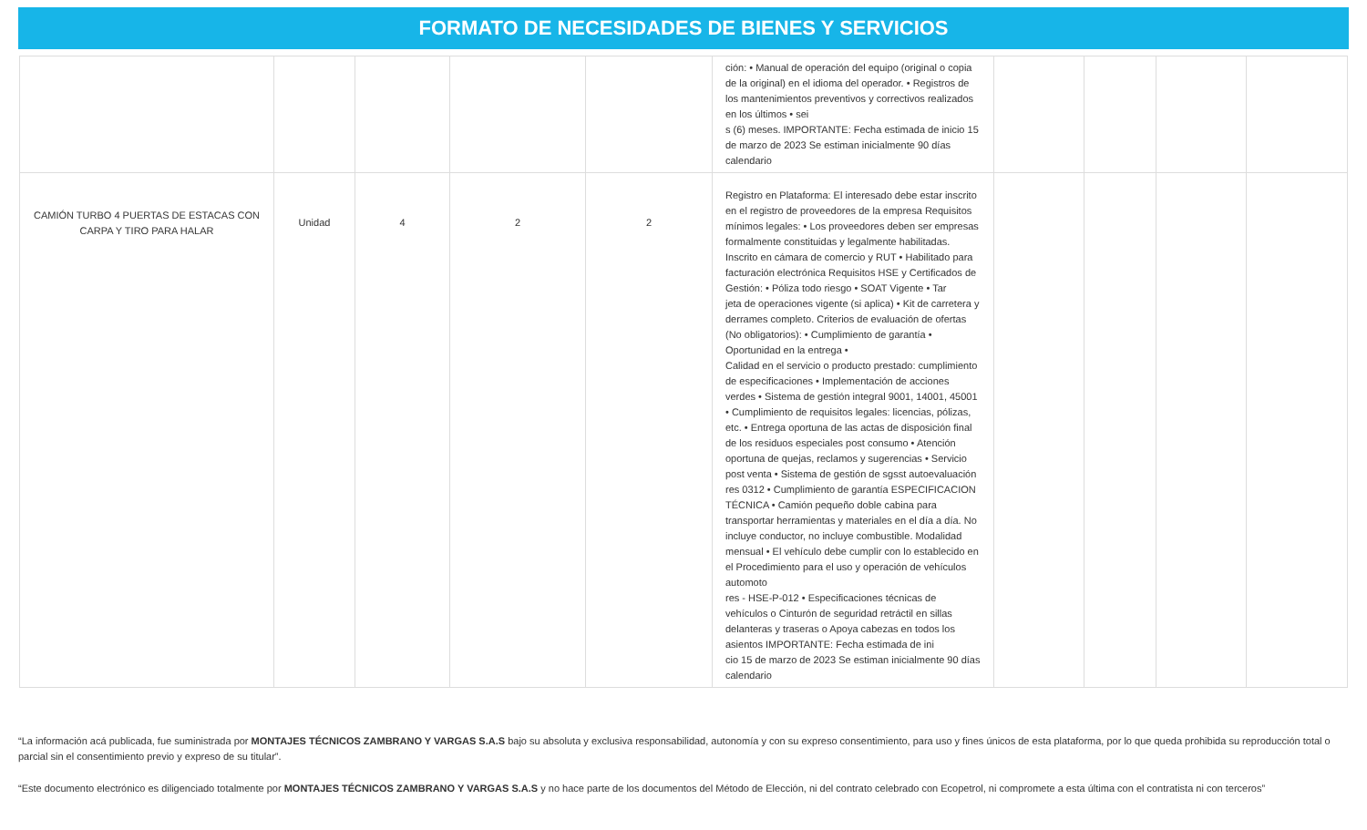FORMATO DE NECESIDADES DE BIENES Y SERVICIOS
| | | | | | ción: • Manual de operación del equipo (original o copia de la original) en el idioma del operador. • Registros de los mantenimientos preventivos y correctivos realizados en los últimos • sei s (6) meses. IMPORTANTE: Fecha estimada de inicio 15 de marzo de 2023 Se estiman inicialmente 90 días calendario | | | | |
| CAMIÓN TURBO 4 PUERTAS DE ESTACAS CON CARPA Y TIRO PARA HALAR | Unidad | 4 | 2 | 2 | Registro en Plataforma: El interesado debe estar inscrito en el registro de proveedores de la empresa Requisitos mínimos legales: • Los proveedores deben ser empresas formalmente constituidas y legalmente habilitadas. Inscrito en cámara de comercio y RUT • Habilitado para facturación electrónica Requisitos HSE y Certificados de Gestión: • Póliza todo riesgo • SOAT Vigente • Tar jeta de operaciones vigente (si aplica) • Kit de carretera y derrames completo. Criterios de evaluación de ofertas (No obligatorios): • Cumplimiento de garantía • Oportunidad en la entrega • Calidad en el servicio o producto prestado: cumplimiento de especificaciones • Implementación de acciones verdes • Sistema de gestión integral 9001, 14001, 45001 • Cumplimiento de requisitos legales: licencias, pólizas, etc. • Entrega oportuna de las actas de disposición final de los residuos especiales post consumo • Atención oportuna de quejas, reclamos y sugerencias • Servicio post venta • Sistema de gestión de sgsst autoevaluación res 0312 • Cumplimiento de garantía ESPECIFICACION TÉCNICA • Camión pequeño doble cabina para transportar herramientas y materiales en el día a día. No incluye conductor, no incluye combustible. Modalidad mensual • El vehículo debe cumplir con lo establecido en el Procedimiento para el uso y operación de vehículos automoto res - HSE-P-012 • Especificaciones técnicas de vehículos o Cinturón de seguridad retráctil en sillas delanteras y traseras o Apoya cabezas en todos los asientos IMPORTANTE: Fecha estimada de ini cio 15 de marzo de 2023 Se estiman inicialmente 90 días calendario | | | | |
“La información acá publicada, fue suministrada por MONTAJES TÉCNICOS ZAMBRANO Y VARGAS S.A.S bajo su absoluta y exclusiva responsabilidad, autonomía y con su expreso consentimiento, para uso y fines únicos de esta plataforma, por lo que queda prohibida su reproducción total o parcial sin el consentimiento previo y expreso de su titular”.
“Este documento electrónico es diligenciado totalmente por MONTAJES TÉCNICOS ZAMBRANO Y VARGAS S.A.S y no hace parte de los documentos del Método de Elección, ni del contrato celebrado con Ecopetrol, ni compromete a esta última con el contratista ni con terceros”